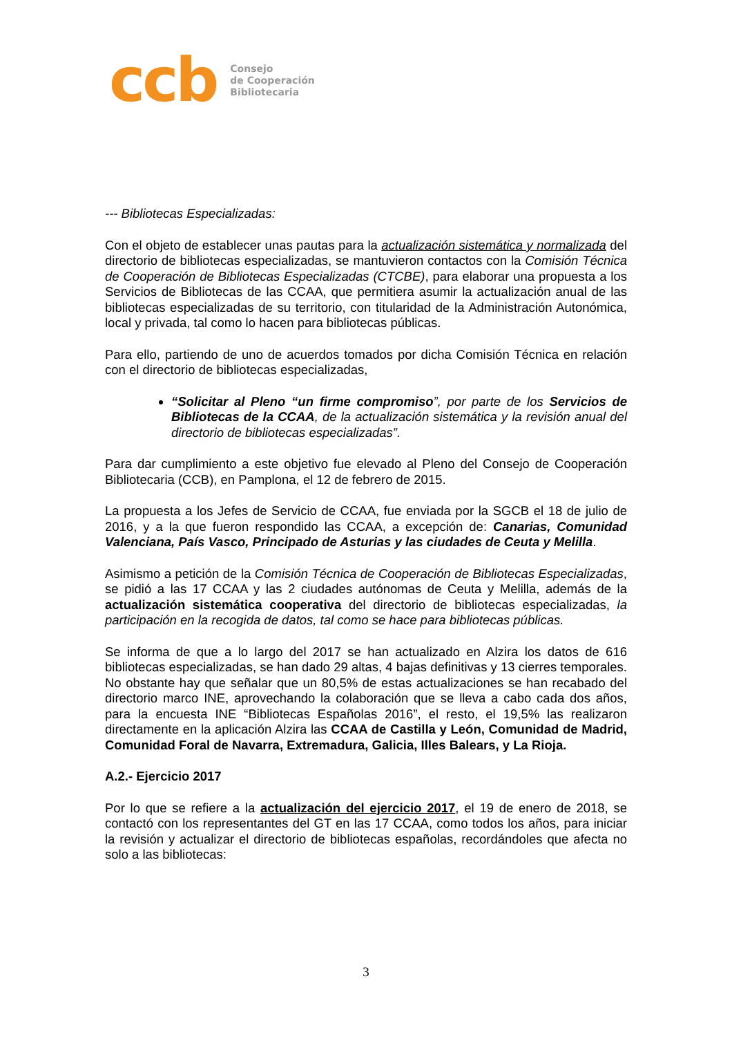ccb
Consejo
de Cooperación
Bibliotecaria
--- Bibliotecas Especializadas:
Con el objeto de establecer unas pautas para la actualización sistemática y normalizada del directorio de bibliotecas especializadas, se mantuvieron contactos con la Comisión Técnica de Cooperación de Bibliotecas Especializadas (CTCBE), para elaborar una propuesta a los Servicios de Bibliotecas de las CCAA, que permitiera asumir la actualización anual de las bibliotecas especializadas de su territorio, con titularidad de la Administración Autonómica, local y privada, tal como lo hacen para bibliotecas públicas.
Para ello, partiendo de uno de acuerdos tomados por dicha Comisión Técnica en relación con el directorio de bibliotecas especializadas,
“Solicitar al Pleno “un firme compromiso”, por parte de los Servicios de Bibliotecas de la CCAA, de la actualización sistemática y la revisión anual del directorio de bibliotecas especializadas”.
Para dar cumplimiento a este objetivo fue elevado al Pleno del Consejo de Cooperación Bibliotecaria (CCB), en Pamplona, el 12 de febrero de 2015.
La propuesta a los Jefes de Servicio de CCAA, fue enviada por la SGCB el 18 de julio de 2016, y a la que fueron respondido las CCAA, a excepción de: Canarias, Comunidad Valenciana, País Vasco, Principado de Asturias y las ciudades de Ceuta y Melilla.
Asimismo a petición de la Comisión Técnica de Cooperación de Bibliotecas Especializadas, se pidió a las 17 CCAA y las 2 ciudades autónomas de Ceuta y Melilla, además de la actualización sistemática cooperativa del directorio de bibliotecas especializadas, la participación en la recogida de datos, tal como se hace para bibliotecas públicas.
Se informa de que a lo largo del 2017 se han actualizado en Alzira los datos de 616 bibliotecas especializadas, se han dado 29 altas, 4 bajas definitivas y 13 cierres temporales. No obstante hay que señalar que un 80,5% de estas actualizaciones se han recabado del directorio marco INE, aprovechando la colaboración que se lleva a cabo cada dos años, para la encuesta INE “Bibliotecas Españolas 2016”, el resto, el 19,5% las realizaron directamente en la aplicación Alzira las CCAA de Castilla y León, Comunidad de Madrid, Comunidad Foral de Navarra, Extremadura, Galicia, Illes Balears, y La Rioja.
A.2.- Ejercicio 2017
Por lo que se refiere a la actualización del ejercicio 2017, el 19 de enero de 2018, se contactó con los representantes del GT en las 17 CCAA, como todos los años, para iniciar la revisión y actualizar el directorio de bibliotecas españolas, recordándoles que afecta no solo a las bibliotecas:
3